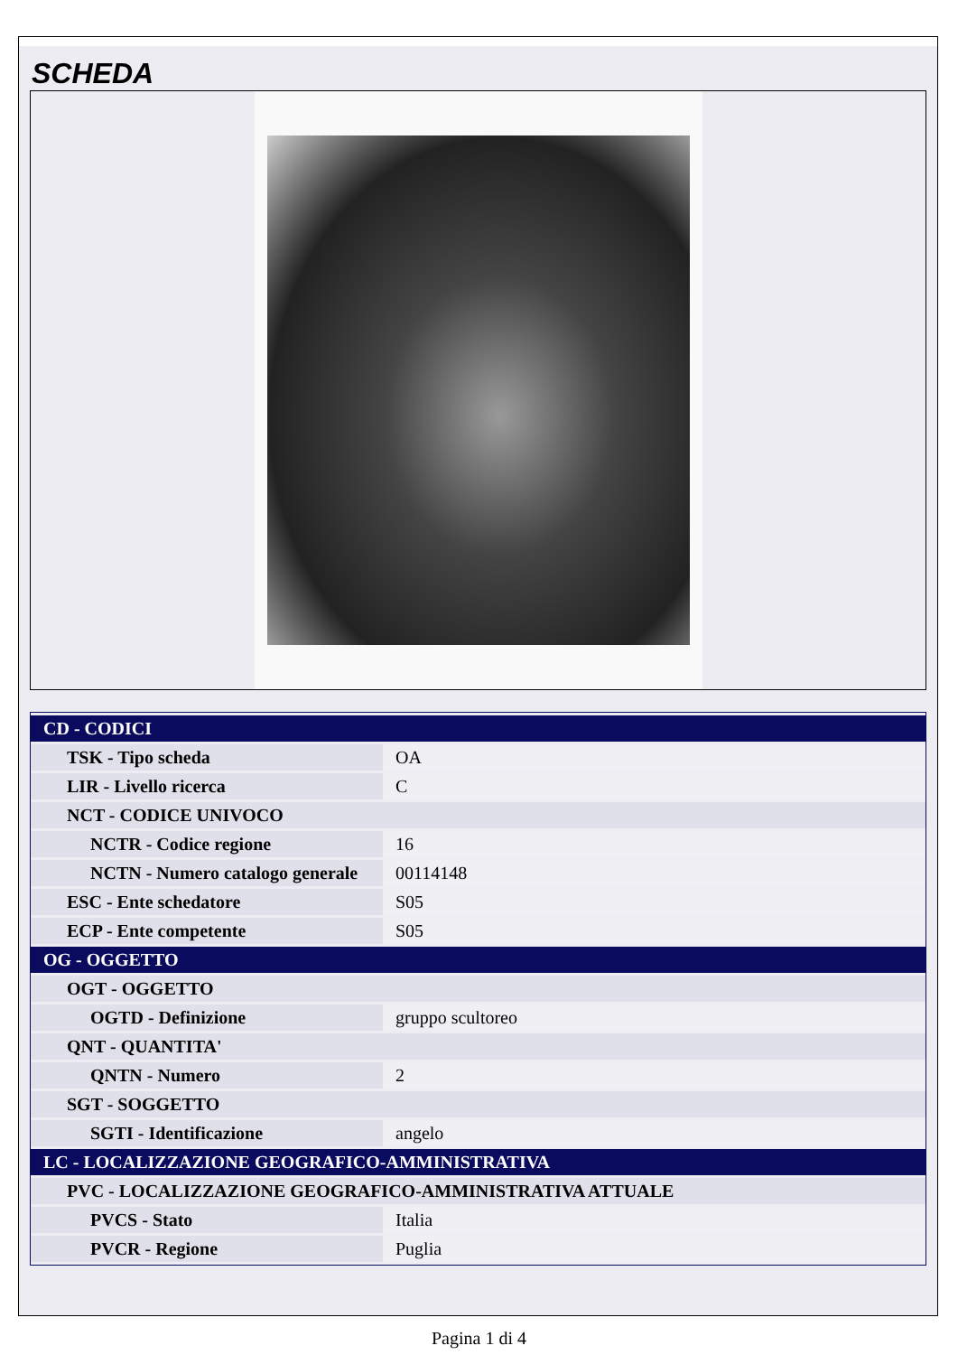SCHEDA
| CD - CODICI | |
| TSK - Tipo scheda | OA |
| LIR - Livello ricerca | C |
| NCT - CODICE UNIVOCO | |
| NCTR - Codice regione | 16 |
| NCTN - Numero catalogo generale | 00114148 |
| ESC - Ente schedatore | S05 |
| ECP - Ente competente | S05 |
| OG - OGGETTO | |
| OGT - OGGETTO | |
| OGTD - Definizione | gruppo scultoreo |
| QNT - QUANTITA' | |
| QNTN - Numero | 2 |
| SGT - SOGGETTO | |
| SGTI - Identificazione | angelo |
| LC - LOCALIZZAZIONE GEOGRAFICO-AMMINISTRATIVA | |
| PVC - LOCALIZZAZIONE GEOGRAFICO-AMMINISTRATIVA ATTUALE | |
| PVCS - Stato | Italia |
| PVCR - Regione | Puglia |
Pagina 1 di 4